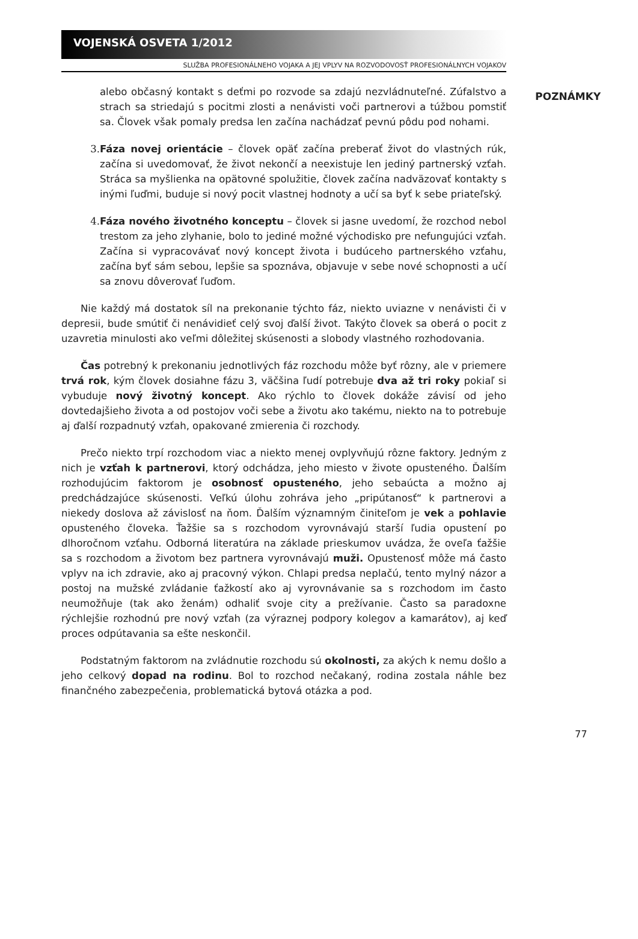VOJENSKÁ OSVETA 1/2012
SLUŽBA PROFESIONÁLNEHO VOJAKA A JEJ VPLYV NA ROZVODOVOSŤ PROFESIONÁLNYCH VOJAKOV
alebo občasný kontakt s deťmi po rozvode sa zdajú nezvládnuteľné. Zúfalstvo a strach sa striedajú s pocitmi zlosti a nenávisti voči partnerovi a túžbou pomstiť sa. Človek však pomaly predsa len začína nachádzať pevnú pôdu pod nohami.
3. Fáza novej orientácie – človek opäť začína preberať život do vlastných rúk, začína si uvedomovať, že život nekončí a neexistuje len jediný partnerský vzťah. Stráca sa myšlienka na opätovné spolužitie, človek začína nadväzovať kontakty s inými ľuďmi, buduje si nový pocit vlastnej hodnoty a učí sa byť k sebe priateľský.
4. Fáza nového životného konceptu – človek si jasne uvedomí, že rozchod nebol trestom za jeho zlyhanie, bolo to jediné možné východisko pre nefungujúci vzťah. Začína si vypracovávať nový koncept života i budúceho partnerského vzťahu, začína byť sám sebou, lepšie sa spoznáva, objavuje v sebe nové schopnosti a učí sa znovu dôverovať ľuďom.
Nie každý má dostatok síl na prekonanie týchto fáz, niekto uviazne v nenávisti či v depresii, bude smútiť či nenávidieť celý svoj ďalší život. Takýto človek sa oberá o pocit z uzavretia minulosti ako veľmi dôležitej skúsenosti a slobody vlastného rozhodovania.
Čas potrebný k prekonaniu jednotlivých fáz rozchodu môže byť rôzny, ale v priemere trvá rok, kým človek dosiahne fázu 3, väčšina ľudí potrebuje dva až tri roky pokiaľ si vybuduje nový životný koncept. Ako rýchlo to človek dokáže závisí od jeho dovtedajšieho života a od postojov voči sebe a životu ako takému, niekto na to potrebuje aj ďalší rozpadnutý vzťah, opakované zmierenia či rozchody.
Prečo niekto trpí rozchodom viac a niekto menej ovplyvňujú rôzne faktory. Jedným z nich je vzťah k partnerovi, ktorý odchádza, jeho miesto v živote opusteného. Ďalším rozhodujúcim faktorom je osobnosť opusteného, jeho sebaúcta a možno aj predchádzajúce skúsenosti. Veľkú úlohu zohráva jeho „pripútanosť“ k partnerovi a niekedy doslova až závislosť na ňom. Ďalším významným činiteľom je vek a pohlavie opusteného človeka. Ťažšie sa s rozchodom vyrovnávajú starší ľudia opustení po dlhoročnom vzťahu. Odborná literatúra na základe prieskumov uvádza, že oveľa ťažšie sa s rozchodom a životom bez partnera vyrovnávajú muži. Opustenosť môže má často vplyv na ich zdravie, ako aj pracovný výkon. Chlapi predsa neplačú, tento mylný názor a postoj na mužské zvládanie ťažkostí ako aj vyrovnávanie sa s rozchodom im často neumožňuje (tak ako ženám) odhaliť svoje city a prežívanie. Často sa paradoxne rýchlejšie rozhodnú pre nový vzťah (za výraznej podpory kolegov a kamarátov), aj keď proces odpútavania sa ešte neskončil.
Podstatným faktorom na zvládnutie rozchodu sú okolnosti, za akých k nemu došlo a jeho celkový dopad na rodinu. Bol to rozchod nečakaný, rodina zostala náhle bez finančného zabezpečenia, problematická bytová otázka a pod.
POZNÁMKY
77